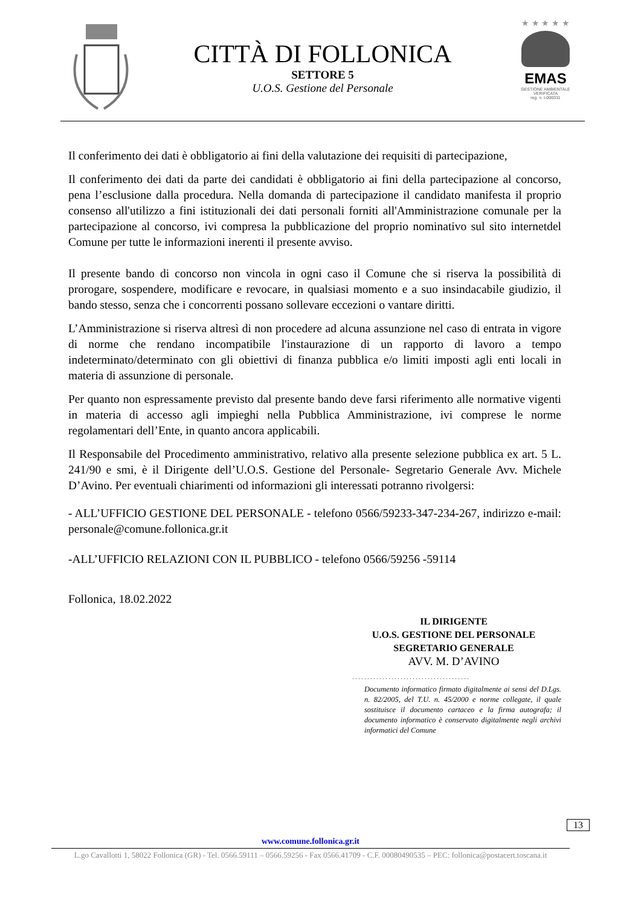CITTÀ DI FOLLONICA
SETTORE 5
U.O.S. Gestione del Personale
★ ★ ★ ★ ★
EMAS
GESTIONE AMBIENTALE
VERIFICATA
reg. n. I-000331
Il conferimento dei dati è obbligatorio ai fini della valutazione dei requisiti di partecipazione,
Il conferimento dei dati da parte dei candidati è obbligatorio ai fini della partecipazione al concorso, pena l’esclusione dalla procedura. Nella domanda di partecipazione il candidato manifesta il proprio consenso all'utilizzo a fini istituzionali dei dati personali forniti all'Amministrazione comunale per la partecipazione al concorso, ivi compresa la pubblicazione del proprio nominativo sul sito internetdel Comune per tutte le informazioni inerenti il presente avviso.
Il presente bando di concorso non vincola in ogni caso il Comune che si riserva la possibilità di prorogare, sospendere, modificare e revocare, in qualsiasi momento e a suo insindacabile giudizio, il bando stesso, senza che i concorrenti possano sollevare eccezioni o vantare diritti.
L’Amministrazione si riserva altresì di non procedere ad alcuna assunzione nel caso di entrata in vigore di norme che rendano incompatibile l'instaurazione di un rapporto di lavoro a tempo indeterminato/determinato con gli obiettivi di finanza pubblica e/o limiti imposti agli enti locali in materia di assunzione di personale.
Per quanto non espressamente previsto dal presente bando deve farsi riferimento alle normative vigenti in materia di accesso agli impieghi nella Pubblica Amministrazione, ivi comprese le norme regolamentari dell’Ente, in quanto ancora applicabili.
Il Responsabile del Procedimento amministrativo, relativo alla presente selezione pubblica ex art. 5 L. 241/90 e smi, è il Dirigente dell’U.O.S. Gestione del Personale- Segretario Generale Avv. Michele D’Avino. Per eventuali chiarimenti od informazioni gli interessati potranno rivolgersi:
- ALL’UFFICIO GESTIONE DEL PERSONALE - telefono 0566/59233-347-234-267, indirizzo e-mail: personale@comune.follonica.gr.it
-ALL’UFFICIO RELAZIONI CON IL PUBBLICO - telefono 0566/59256 -59114
Follonica, 18.02.2022
IL DIRIGENTE
U.O.S. GESTIONE DEL PERSONALE
SEGRETARIO GENERALE
AVV. M. D’AVINO
.......................................
Documento informatico firmato digitalmente ai sensi del D.Lgs. n. 82/2005, del T.U. n. 45/2000 e norme collegate, il quale sostituisce il documento cartaceo e la firma autografa; il documento informatico è conservato digitalmente negli archivi informatici del Comune
13
www.comune.follonica.gr.it
L.go Cavallotti 1, 58022 Follonica (GR) - Tel. 0566.59111 – 0566.59256 - Fax 0566.41709 - C.F. 00080490535 – PEC: follonica@postacert.toscana.it